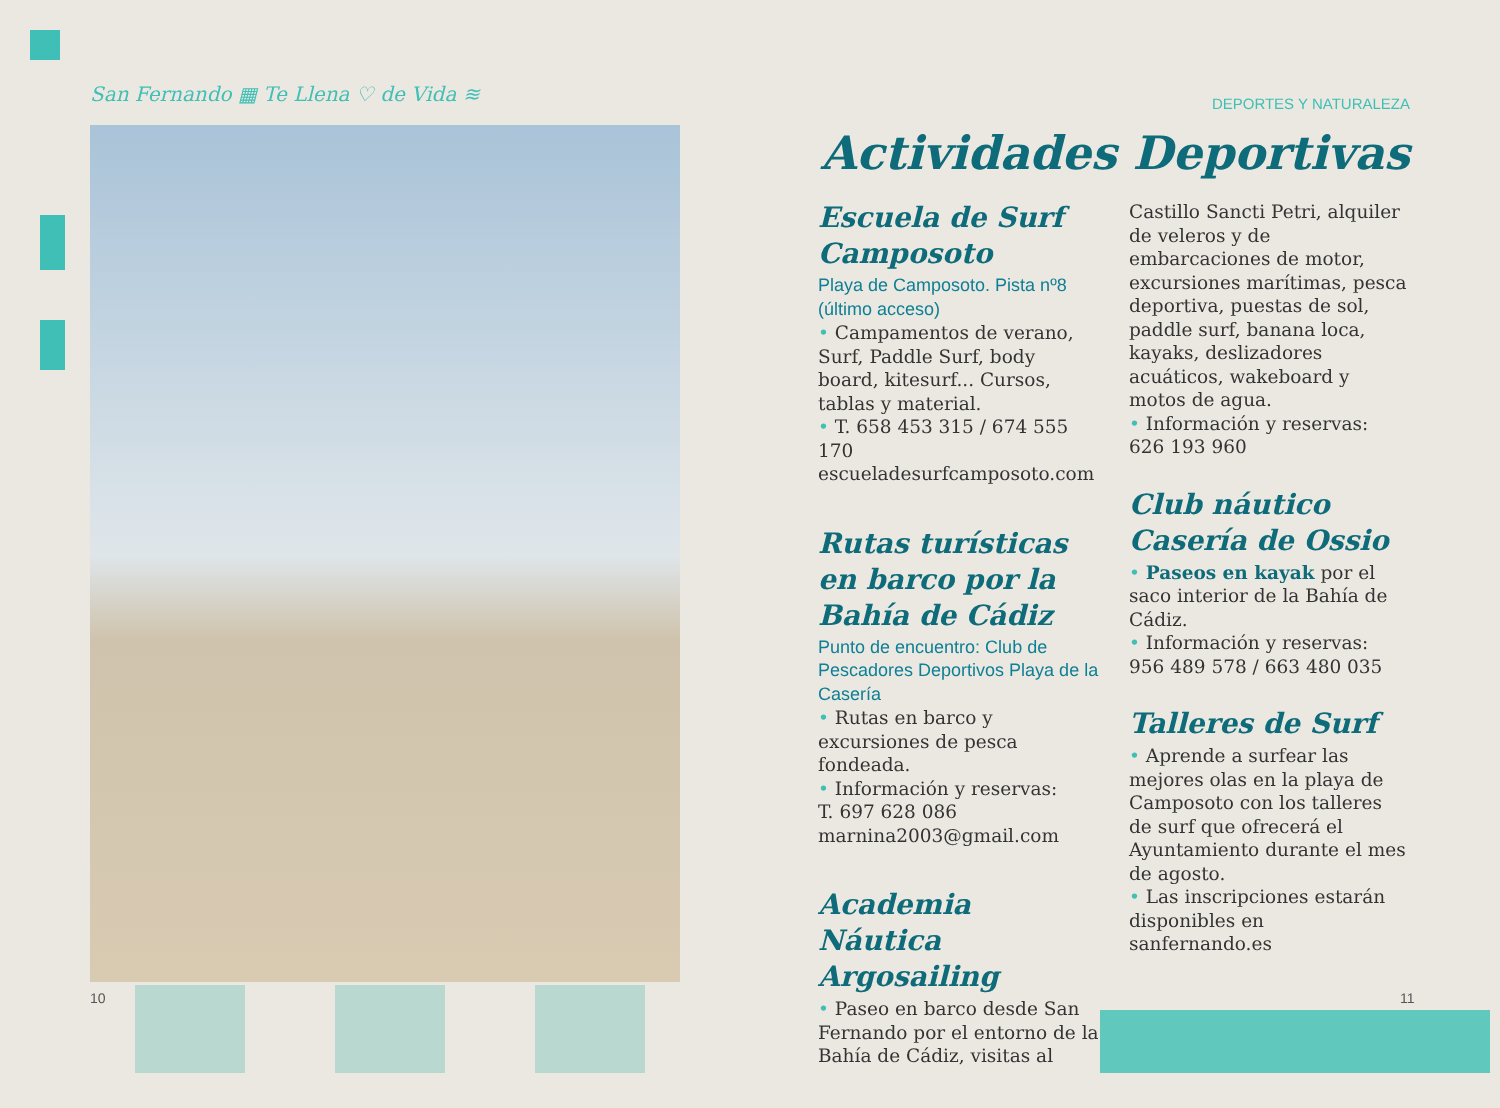San Fernando ▦ Te Llena ♡ de Vida ≋
10 11
DEPORTES Y NATURALEZA
Actividades Deportivas
Escuela de Surf Camposoto
Playa de Camposoto. Pista nº8 (último acceso)
• Campamentos de verano, Surf, Paddle Surf, body board, kitesurf... Cursos, tablas y material.
• T. 658 453 315 / 674 555 170
escueladesurfcamposoto.com
Rutas turísticas en barco por la Bahía de Cádiz
Punto de encuentro: Club de Pescadores Deportivos Playa de la Casería
• Rutas en barco y excursiones de pesca fondeada.
• Información y reservas:
T. 697 628 086
marnina2003@gmail.com
Academia Náutica Argosailing
• Paseo en barco desde San Fernando por el entorno de la Bahía de Cádiz, visitas al
Castillo Sancti Petri, alquiler de veleros y de embarcaciones de motor, excursiones marítimas, pesca deportiva, puestas de sol, paddle surf, banana loca, kayaks, deslizadores acuáticos, wakeboard y motos de agua.
• Información y reservas:
626 193 960
Club náutico Casería de Ossio
• Paseos en kayak por el saco interior de la Bahía de Cádiz.
• Información y reservas:
956 489 578 / 663 480 035
Talleres de Surf
• Aprende a surfear las mejores olas en la playa de Camposoto con los talleres de surf que ofrecerá el Ayuntamiento durante el mes de agosto.
• Las inscripciones estarán disponibles en sanfernando.es